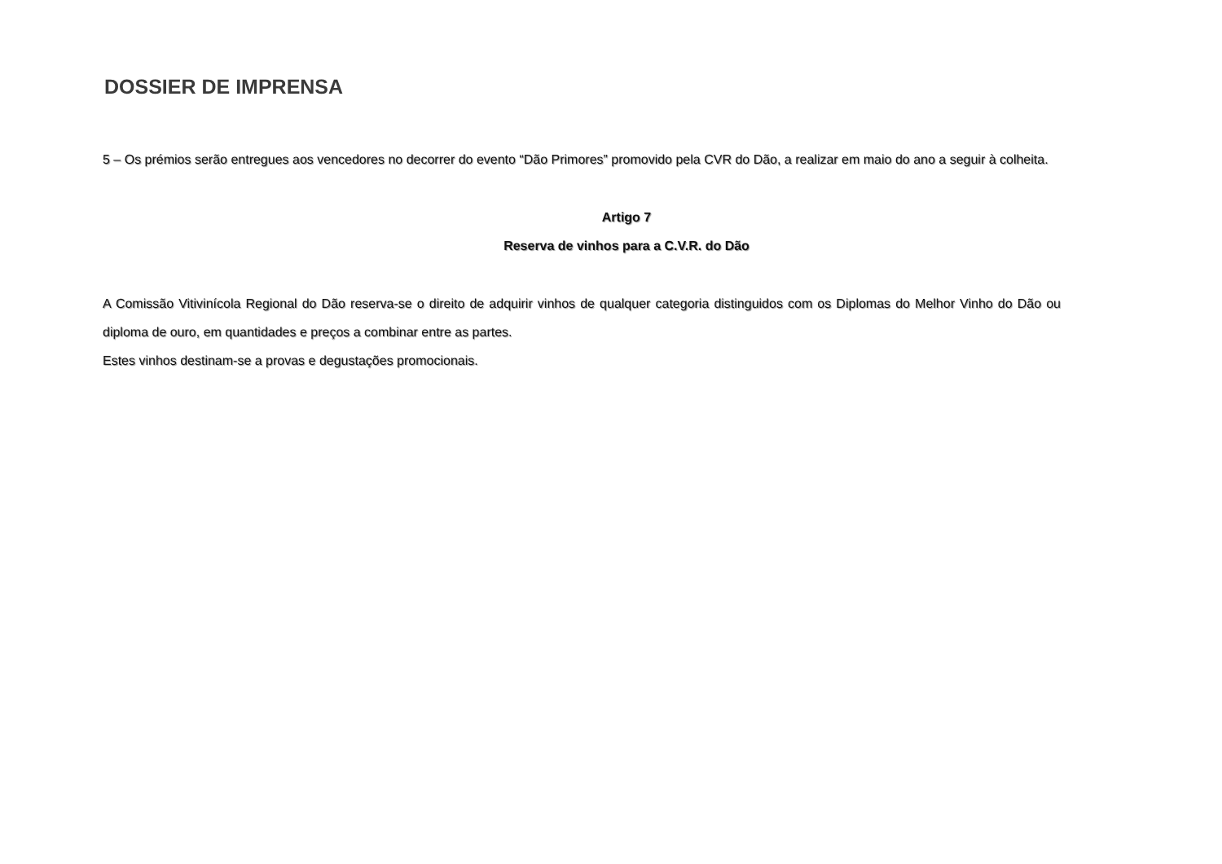DOSSIER DE IMPRENSA
5 – Os prémios serão entregues aos vencedores no decorrer do evento “Dão Primores” promovido pela CVR do Dão, a realizar em maio do ano a seguir à colheita.
Artigo 7
Reserva de vinhos para a C.V.R. do Dão
A Comissão Vitivinícola Regional do Dão reserva-se o direito de adquirir vinhos de qualquer categoria distinguidos com os Diplomas do Melhor Vinho do Dão ou diploma de ouro, em quantidades e preços a combinar entre as partes.
Estes vinhos destinam-se a provas e degustações promocionais.